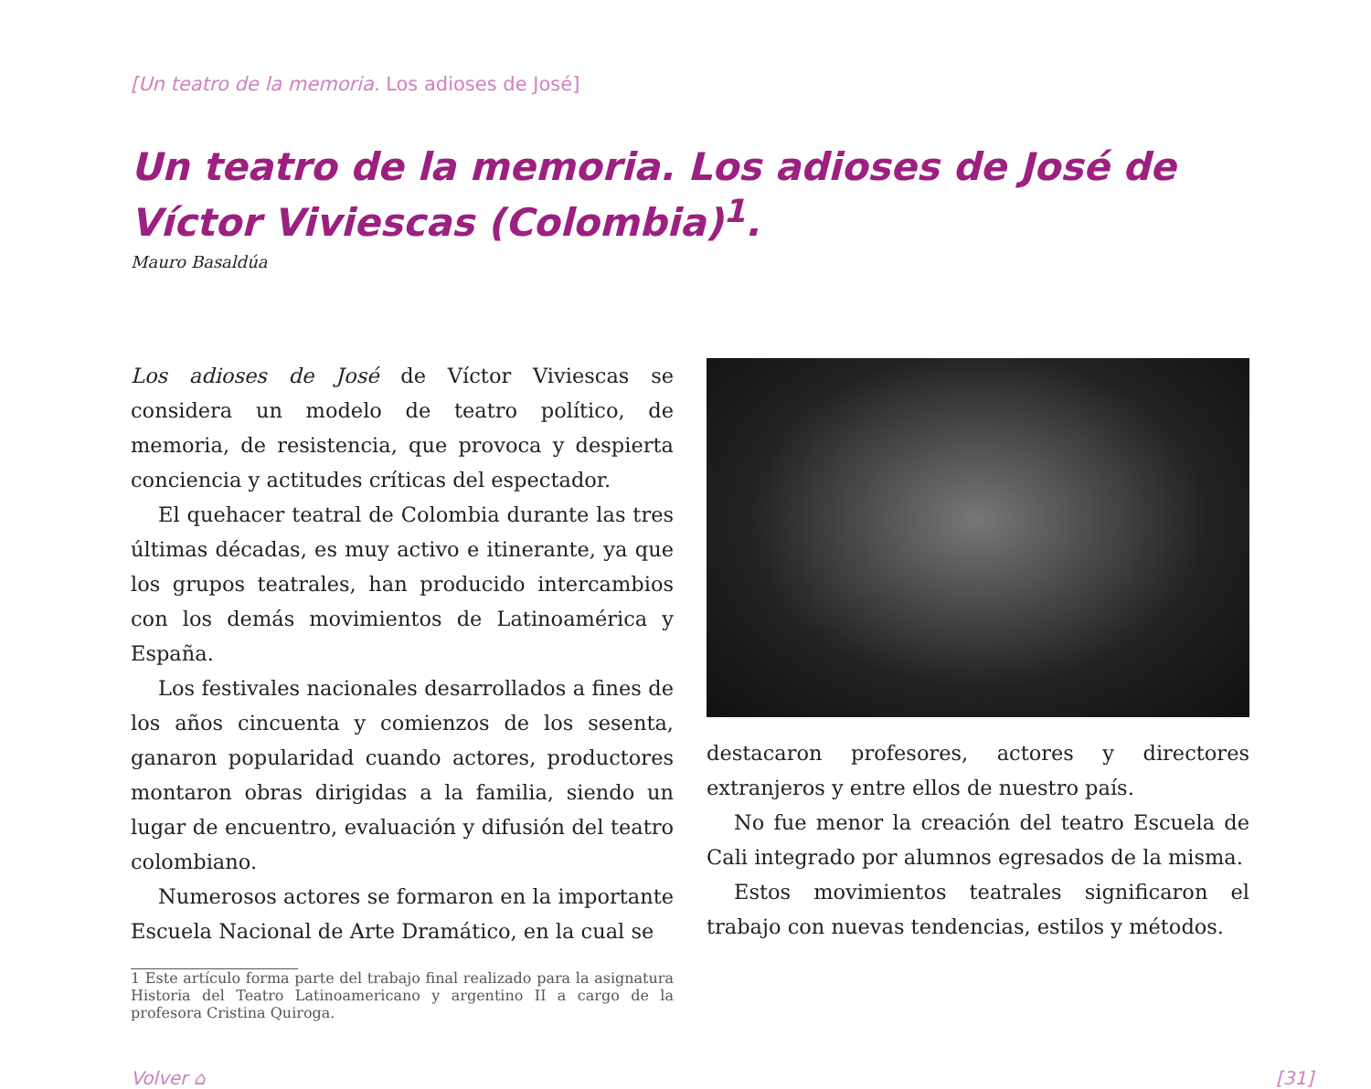[Un teatro de la memoria. Los adioses de José]
Un teatro de la memoria. Los adioses de José de Víctor Viviescas (Colombia)<sup>1</sup>.
Mauro Basaldúa
Los adioses de José de Víctor Viviescas se considera un modelo de teatro político, de memoria, de resistencia, que provoca y despierta conciencia y actitudes críticas del espectador.
El quehacer teatral de Colombia durante las tres últimas décadas, es muy activo e itinerante, ya que los grupos teatrales, han producido intercambios con los demás movimientos de Latinoamérica y España.
Los festivales nacionales desarrollados a fines de los años cincuenta y comienzos de los sesenta, ganaron popularidad cuando actores, productores montaron obras dirigidas a la familia, siendo un lugar de encuentro, evaluación y difusión del teatro colombiano.
Numerosos actores se formaron en la importante Escuela Nacional de Arte Dramático, en la cual se
1 Este artículo forma parte del trabajo final realizado para la asignatura Historia del Teatro Latinoamericano y argentino II a cargo de la profesora Cristina Quiroga.
destacaron profesores, actores y directores extranjeros y entre ellos de nuestro país.
No fue menor la creación del teatro Escuela de Cali integrado por alumnos egresados de la misma.
Estos movimientos teatrales significaron el trabajo con nuevas tendencias, estilos y métodos.
Volver ⌂ [31]